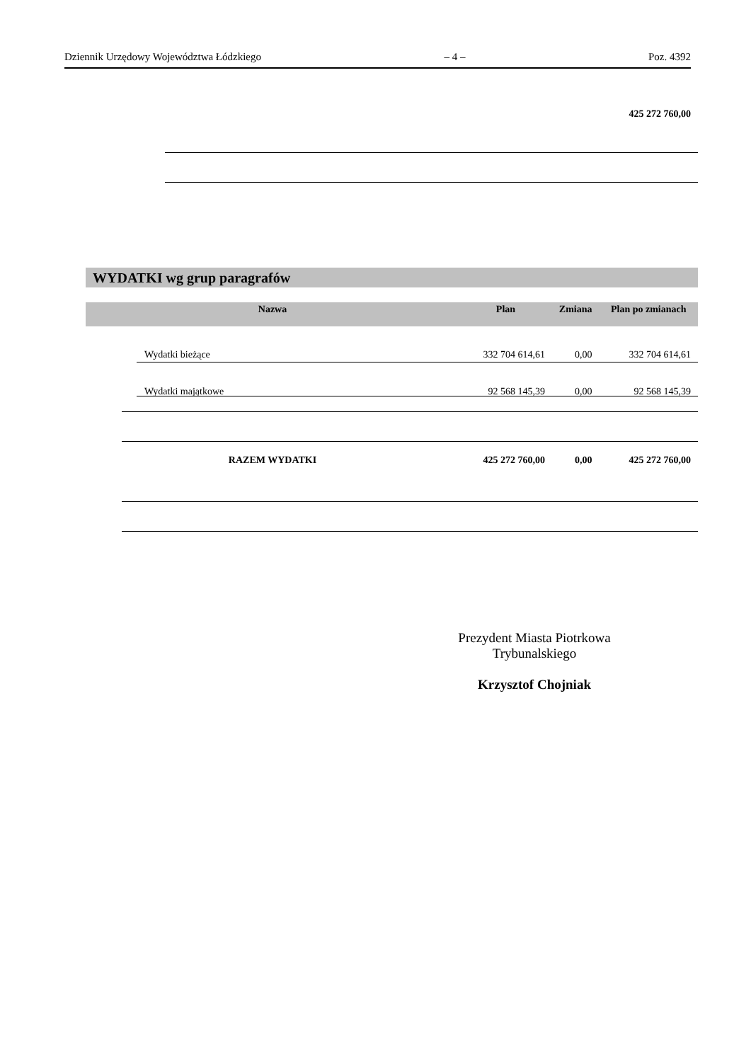Dziennik Urzędowy Województwa Łódzkiego – 4 – Poz. 4392
425 272 760,00
WYDATKI wg grup paragrafów
| Nazwa | Plan | Zmiana | Plan po zmianach |
| --- | --- | --- | --- |
| Wydatki bieżące | 332 704 614,61 | 0,00 | 332 704 614,61 |
| Wydatki majątkowe | 92 568 145,39 | 0,00 | 92 568 145,39 |
| RAZEM WYDATKI | 425 272 760,00 | 0,00 | 425 272 760,00 |
Prezydent Miasta Piotrkowa Trybunalskiego
Krzysztof Chojniak